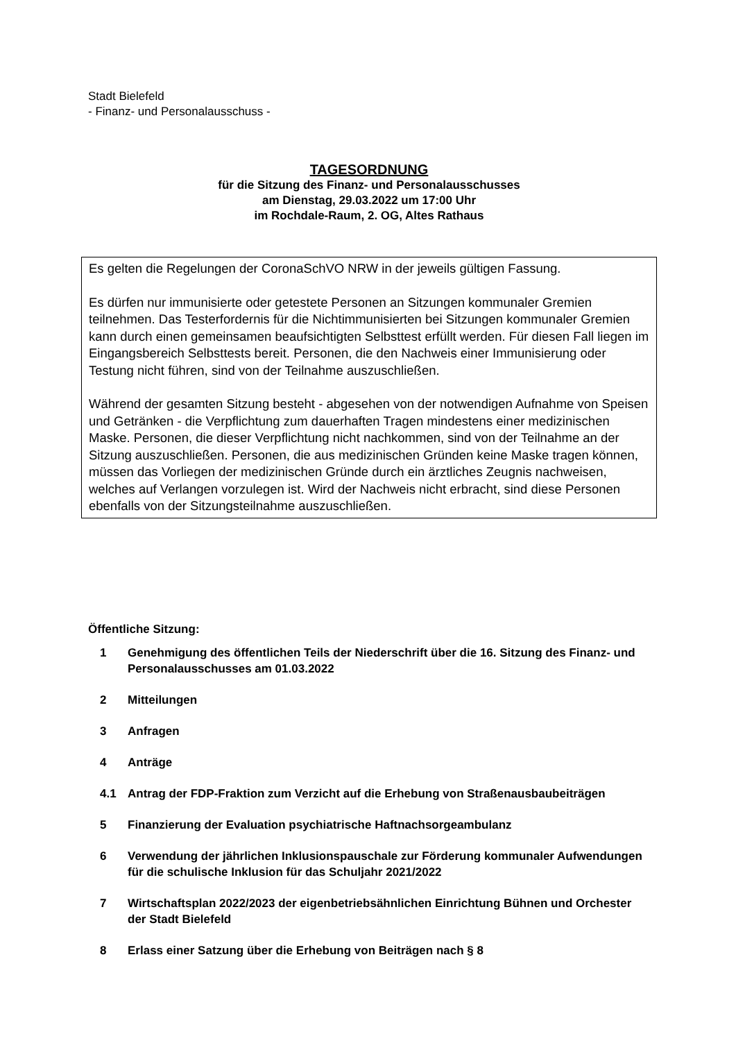Stadt Bielefeld
- Finanz- und Personalausschuss -
TAGESORDNUNG
für die Sitzung des Finanz- und Personalausschusses
am Dienstag, 29.03.2022 um 17:00 Uhr
im Rochdale-Raum, 2. OG, Altes Rathaus
Es gelten die Regelungen der CoronaSchVO NRW in der jeweils gültigen Fassung.
Es dürfen nur immunisierte oder getestete Personen an Sitzungen kommunaler Gremien teilnehmen. Das Testerfordernis für die Nichtimmunisierten bei Sitzungen kommunaler Gremien kann durch einen gemeinsamen beaufsichtigten Selbsttest erfüllt werden. Für diesen Fall liegen im Eingangsbereich Selbsttests bereit. Personen, die den Nachweis einer Immunisierung oder Testung nicht führen, sind von der Teilnahme auszuschließen.
Während der gesamten Sitzung besteht - abgesehen von der notwendigen Aufnahme von Speisen und Getränken - die Verpflichtung zum dauerhaften Tragen mindestens einer medizinischen Maske. Personen, die dieser Verpflichtung nicht nachkommen, sind von der Teilnahme an der Sitzung auszuschließen. Personen, die aus medizinischen Gründen keine Maske tragen können, müssen das Vorliegen der medizinischen Gründe durch ein ärztliches Zeugnis nachweisen, welches auf Verlangen vorzulegen ist. Wird der Nachweis nicht erbracht, sind diese Personen ebenfalls von der Sitzungsteilnahme auszuschließen.
Öffentliche Sitzung:
1 Genehmigung des öffentlichen Teils der Niederschrift über die 16. Sitzung des Finanz- und Personalausschusses am 01.03.2022
2 Mitteilungen
3 Anfragen
4 Anträge
4.1 Antrag der FDP-Fraktion zum Verzicht auf die Erhebung von Straßenausbaubeiträgen
5 Finanzierung der Evaluation psychiatrische Haftnachsorgeambulanz
6 Verwendung der jährlichen Inklusionspauschale zur Förderung kommunaler Aufwendungen für die schulische Inklusion für das Schuljahr 2021/2022
7 Wirtschaftsplan 2022/2023 der eigenbetriebsähnlichen Einrichtung Bühnen und Orchester der Stadt Bielefeld
8 Erlass einer Satzung über die Erhebung von Beiträgen nach § 8